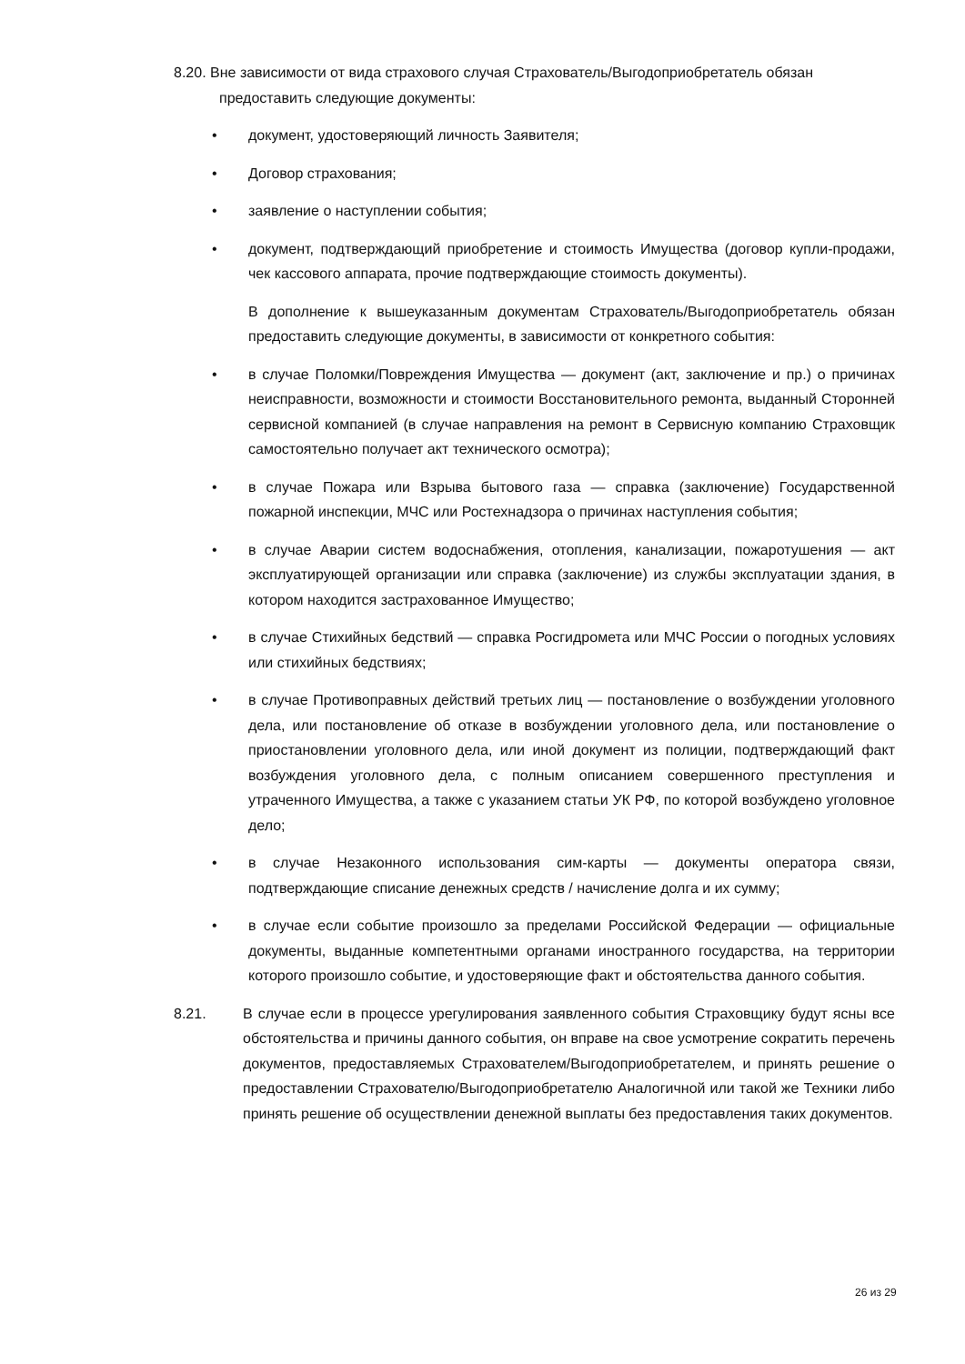8.20. Вне зависимости от вида страхового случая Страхователь/Выгодоприобретатель обязан
предоставить следующие документы:
• документ, удостоверяющий личность Заявителя;
• Договор страхования;
• заявление о наступлении события;
• документ, подтверждающий приобретение и стоимость Имущества (договор купли-продажи, чек кассового аппарата, прочие подтверждающие стоимость документы).
В дополнение к вышеуказанным документам Страхователь/Выгодоприобретатель обязан предоставить следующие документы, в зависимости от конкретного события:
• в случае Поломки/Повреждения Имущества — документ (акт, заключение и пр.) о причинах неисправности, возможности и стоимости Восстановительного ремонта, выданный Сторонней сервисной компанией (в случае направления на ремонт в Сервисную компанию Страховщик самостоятельно получает акт технического осмотра);
• в случае Пожара или Взрыва бытового газа — справка (заключение) Государственной пожарной инспекции, МЧС или Ростехнадзора о причинах наступления события;
• в случае Аварии систем водоснабжения, отопления, канализации, пожаротушения — акт эксплуатирующей организации или справка (заключение) из службы эксплуатации здания, в котором находится застрахованное Имущество;
• в случае Стихийных бедствий — справка Росгидромета или МЧС России о погодных условиях или стихийных бедствиях;
• в случае Противоправных действий третьих лиц — постановление о возбуждении уголовного дела, или постановление об отказе в возбуждении уголовного дела, или постановление о приостановлении уголовного дела, или иной документ из полиции, подтверждающий факт возбуждения уголовного дела, с полным описанием совершенного преступления и утраченного Имущества, а также с указанием статьи УК РФ, по которой возбуждено уголовное дело;
• в случае Незаконного использования сим-карты — документы оператора связи, подтверждающие списание денежных средств / начисление долга и их сумму;
• в случае если событие произошло за пределами Российской Федерации — официальные документы, выданные компетентными органами иностранного государства, на территории которого произошло событие, и удостоверяющие факт и обстоятельства данного события.
8.21. В случае если в процессе урегулирования заявленного события Страховщику будут ясны все обстоятельства и причины данного события, он вправе на свое усмотрение сократить перечень документов, предоставляемых Страхователем/Выгодоприобретателем, и принять решение о предоставлении Страхователю/Выгодоприобретателю Аналогичной или такой же Техники либо принять решение об осуществлении денежной выплаты без предоставления таких документов.
26 из 29